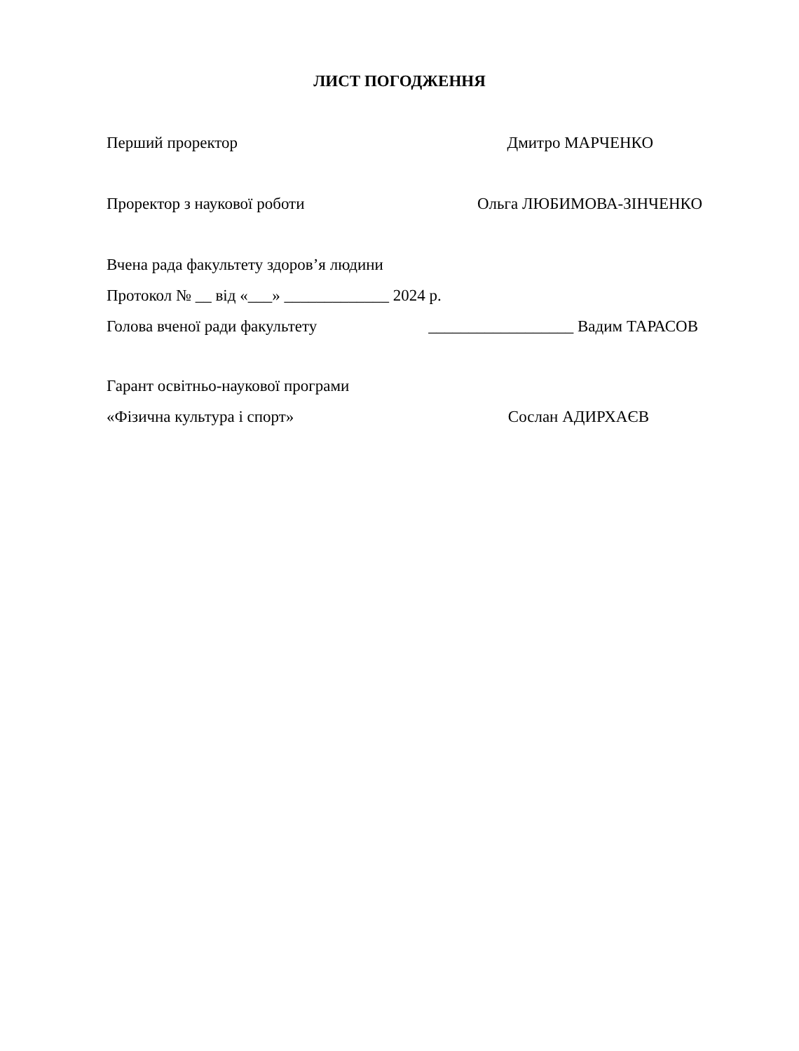ЛИСТ ПОГОДЖЕННЯ
Перший проректор Дмитро МАРЧЕНКО
Проректор з наукової роботи Ольга ЛЮБИМОВА-ЗІНЧЕНКО
Вчена рада факультету здоров’я людини
Протокол № __ від «___» _____________ 2024 р.
Голова вченої ради факультету __________________ Вадим ТАРАСОВ
Гарант освітньо-наукової програми
«Фізична культура і спорт» Сослан АДИРХАЄВ